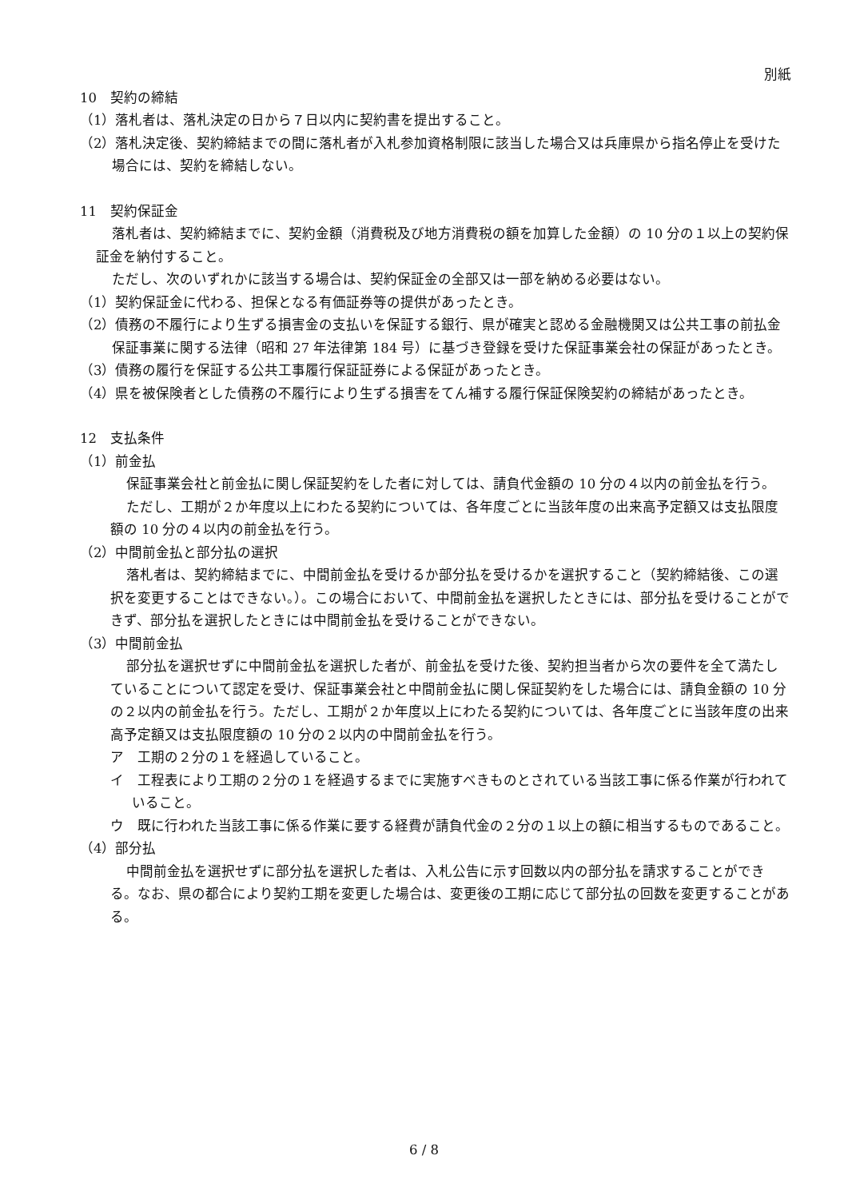別紙
10　契約の締結
（1）落札者は、落札決定の日から７日以内に契約書を提出すること。
（2）落札決定後、契約締結までの間に落札者が入札参加資格制限に該当した場合又は兵庫県から指名停止を受けた場合には、契約を締結しない。
11　契約保証金
落札者は、契約締結までに、契約金額（消費税及び地方消費税の額を加算した金額）の 10 分の１以上の契約保証金を納付すること。
ただし、次のいずれかに該当する場合は、契約保証金の全部又は一部を納める必要はない。
（1）契約保証金に代わる、担保となる有価証券等の提供があったとき。
（2）債務の不履行により生ずる損害金の支払いを保証する銀行、県が確実と認める金融機関又は公共工事の前払金保証事業に関する法律（昭和 27 年法律第 184 号）に基づき登録を受けた保証事業会社の保証があったとき。
（3）債務の履行を保証する公共工事履行保証証券による保証があったとき。
（4）県を被保険者とした債務の不履行により生ずる損害をてん補する履行保証保険契約の締結があったとき。
12　支払条件
（1）前金払
保証事業会社と前金払に関し保証契約をした者に対しては、請負代金額の 10 分の４以内の前金払を行う。
ただし、工期が２か年度以上にわたる契約については、各年度ごとに当該年度の出来高予定額又は支払限度額の 10 分の４以内の前金払を行う。
（2）中間前金払と部分払の選択
落札者は、契約締結までに、中間前金払を受けるか部分払を受けるかを選択すること（契約締結後、この選択を変更することはできない。）。この場合において、中間前金払を選択したときには、部分払を受けることができず、部分払を選択したときには中間前金払を受けることができない。
（3）中間前金払
部分払を選択せずに中間前金払を選択した者が、前金払を受けた後、契約担当者から次の要件を全て満たしていることについて認定を受け、保証事業会社と中間前金払に関し保証契約をした場合には、請負金額の 10 分の２以内の前金払を行う。ただし、工期が２か年度以上にわたる契約については、各年度ごとに当該年度の出来高予定額又は支払限度額の 10 分の２以内の中間前金払を行う。
ア　工期の２分の１を経過していること。
イ　工程表により工期の２分の１を経過するまでに実施すべきものとされている当該工事に係る作業が行われていること。
ウ　既に行われた当該工事に係る作業に要する経費が請負代金の２分の１以上の額に相当するものであること。
（4）部分払
中間前金払を選択せずに部分払を選択した者は、入札公告に示す回数以内の部分払を請求することができる。なお、県の都合により契約工期を変更した場合は、変更後の工期に応じて部分払の回数を変更することがある。
6 / 8